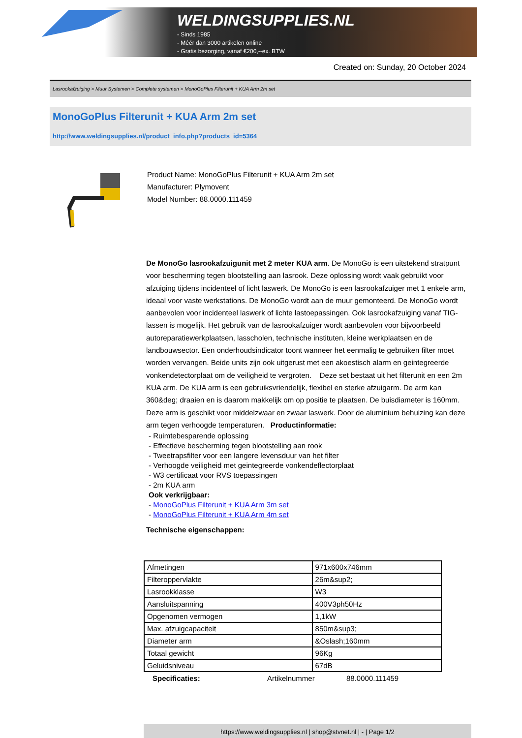WELDINGSUPPLIES.NL
- Sinds 1985
- Méér dan 3000 artikelen online
- Gratis bezorging, vanaf €200,--ex. BTW
Created on: Sunday, 20 October 2024
Lasrookafzuiging > Muur Systemen > Complete systemen > MonoGoPlus Filterunit + KUA Arm 2m set
MonoGoPlus Filterunit + KUA Arm 2m set
http://www.weldingsupplies.nl/product_info.php?products_id=5364
Product Name: MonoGoPlus Filterunit + KUA Arm 2m set
Manufacturer: Plymovent
Model Number: 88.0000.111459
De MonoGo lasrookafzuigunit met 2 meter KUA arm. De MonoGo is een uitstekend stratpunt voor bescherming tegen blootstelling aan lasrook. Deze oplossing wordt vaak gebruikt voor afzuiging tijdens incidenteel of licht laswerk. De MonoGo is een lasrookafzuiger met 1 enkele arm, ideaal voor vaste werkstations. De MonoGo wordt aan de muur gemonteerd. De MonoGo wordt aanbevolen voor incidenteel laswerk of lichte lastoepassingen. Ook lasrookafzuiging vanaf TIG-lassen is mogelijk. Het gebruik van de lasrookafzuiger wordt aanbevolen voor bijvoorbeeld autoreparatiewerkplaatsen, lasscholen, technische instituten, kleine werkplaatsen en de landbouwsector. Een onderhoudsindicator toont wanneer het eenmalig te gebruiken filter moet worden vervangen. Beide units zijn ook uitgerust met een akoestisch alarm en geintegreerde vonkendetectorplaat om de veiligheid te vergroten. Deze set bestaat uit het filterunit en een 2m KUA arm. De KUA arm is een gebruiksvriendelijk, flexibel en sterke afzuigarm. De arm kan 360&deg; draaien en is daarom makkelijk om op positie te plaatsen. De buisdiameter is 160mm. Deze arm is geschikt voor middelzwaar en zwaar laswerk. Door de aluminium behuizing kan deze arm tegen verhoogde temperaturen. Productinformatie:
- Ruimtebesparende oplossing
- Effectieve bescherming tegen blootstelling aan rook
- Tweetrapsfilter voor een langere levensduur van het filter
- Verhoogde veiligheid met geintegreerde vonkendeflectorplaat
- W3 certificaat voor RVS toepassingen
- 2m KUA arm
Ook verkrijgbaar:
- MonoGoPlus Filterunit + KUA Arm 3m set
- MonoGoPlus Filterunit + KUA Arm 4m set
Technische eigenschappen:
| Afmetingen | 971x600x746mm |
| Filteroppervlakte | 26m&sup2; |
| Lasrookklasse | W3 |
| Aansluitspanning | 400V3ph50Hz |
| Opgenomen vermogen | 1,1kW |
| Max. afzuigcapaciteit | 850m&sup3; |
| Diameter arm | &Oslash;160mm |
| Totaal gewicht | 96Kg |
| Geluidsniveau | 67dB |
Specificaties: Artikelnummer 88.0000.111459
https://www.weldingsupplies.nl | shop@stvnet.nl | - | Page 1/2